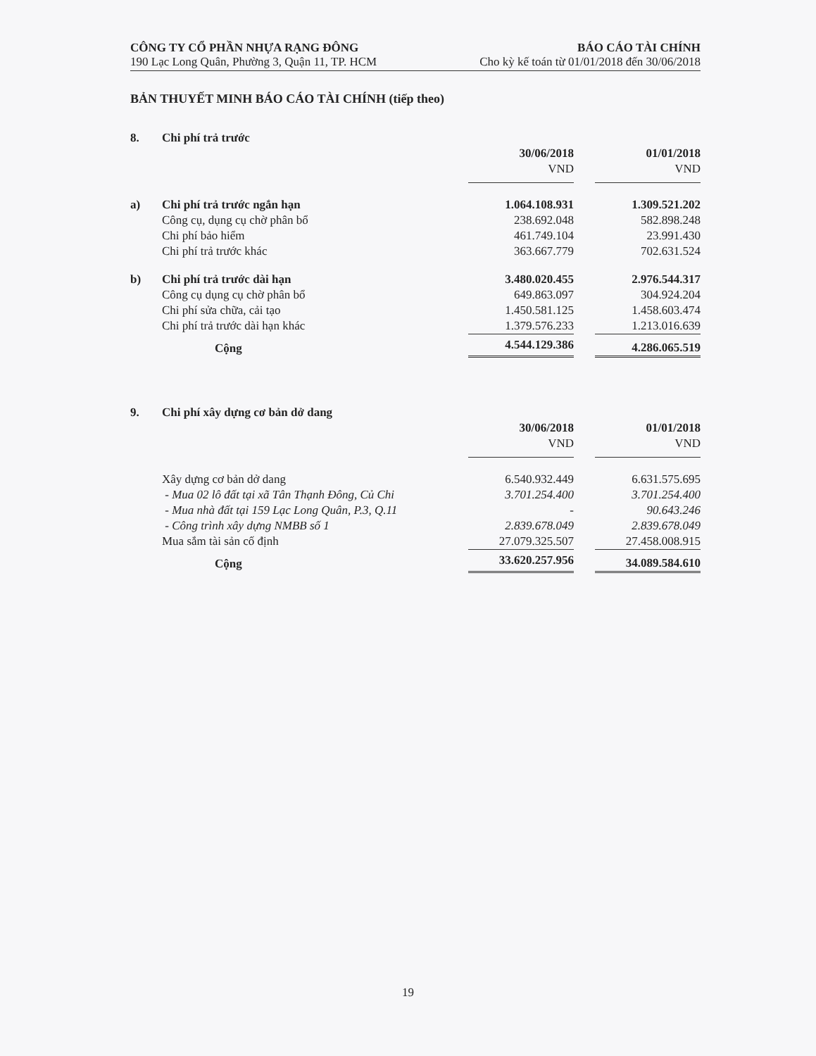CÔNG TY CỔ PHẦN NHỰA RẠNG ĐÔNG
190 Lạc Long Quân, Phường 3, Quận 11, TP. HCM
BÁO CÁO TÀI CHÍNH
Cho kỳ kế toán từ 01/01/2018 đến 30/06/2018
BẢN THUYẾT MINH BÁO CÁO TÀI CHÍNH (tiếp theo)
| 8. | Chi phí trả trước | | | |
| | | 30/06/2018 | | 01/01/2018 |
| | | VND | | VND |
| a) | Chi phí trả trước ngắn hạn | 1.064.108.931 | | 1.309.521.202 |
| | Công cụ, dụng cụ chờ phân bổ | 238.692.048 | | 582.898.248 |
| | Chi phí bảo hiểm | 461.749.104 | | 23.991.430 |
| | Chi phí trả trước khác | 363.667.779 | | 702.631.524 |
| b) | Chi phí trả trước dài hạn | 3.480.020.455 | | 2.976.544.317 |
| | Công cụ dụng cụ chờ phân bổ | 649.863.097 | | 304.924.204 |
| | Chi phí sửa chữa, cải tạo | 1.450.581.125 | | 1.458.603.474 |
| | Chi phí trả trước dài hạn khác | 1.379.576.233 | | 1.213.016.639 |
| | Cộng | 4.544.129.386 | | 4.286.065.519 |
| 9. | Chi phí xây dựng cơ bản dở dang | | | |
| | | 30/06/2018 | | 01/01/2018 |
| | | VND | | VND |
| | Xây dựng cơ bản dở dang | 6.540.932.449 | | 6.631.575.695 |
| | - Mua 02 lô đất tại xã Tân Thạnh Đông, Củ Chi | 3.701.254.400 | | 3.701.254.400 |
| | - Mua nhà đất tại 159 Lạc Long Quân, P.3, Q.11 | - | | 90.643.246 |
| | - Công trình xây dựng NMBB số 1 | 2.839.678.049 | | 2.839.678.049 |
| | Mua sắm tài sản cố định | 27.079.325.507 | | 27.458.008.915 |
| | Cộng | 33.620.257.956 | | 34.089.584.610 |
19